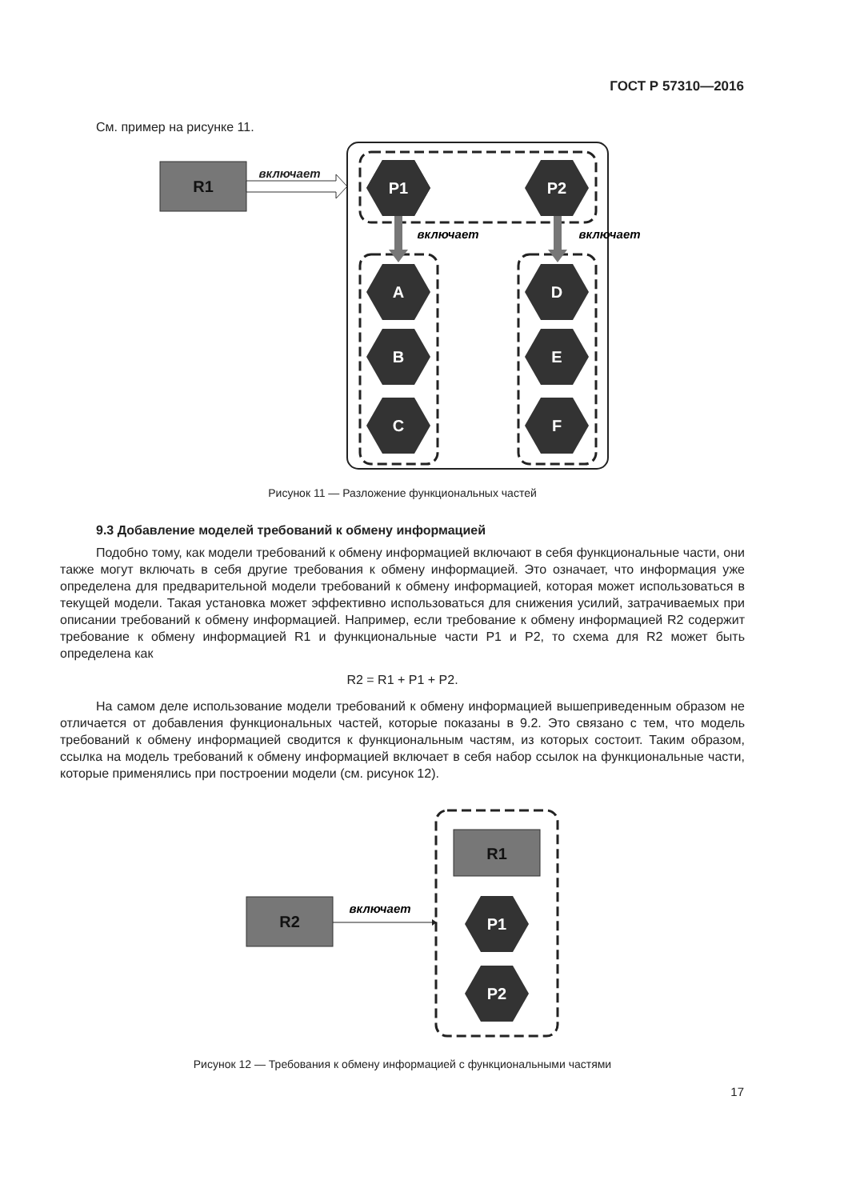ГОСТ Р 57310—2016
См. пример на рисунке 11.
R1
включает
включает
включает
P1
P2
A
B
C
D
E
F
Рисунок 11 — Разложение функциональных частей
9.3 Добавление моделей требований к обмену информацией
Подобно тому, как модели требований к обмену информацией включают в себя функциональные части, они также могут включать в себя другие требования к обмену информацией. Это означает, что информация уже определена для предварительной модели требований к обмену информацией, которая может использоваться в текущей модели. Такая установка может эффективно использоваться для снижения усилий, затрачиваемых при описании требований к обмену информацией. Например, если требование к обмену информацией R2 содержит требование к обмену информацией R1 и функциональные части P1 и P2, то схема для R2 может быть определена как
R2 = R1 + P1 + P2.
На самом деле использование модели требований к обмену информацией вышеприведенным образом не отличается от добавления функциональных частей, которые показаны в 9.2. Это связано с тем, что модель требований к обмену информацией сводится к функциональным частям, из которых состоит. Таким образом, ссылка на модель требований к обмену информацией включает в себя набор ссылок на функциональные части, которые применялись при построении модели (см. рисунок 12).
R1
R2
включает
P1
P2
Рисунок 12 — Требования к обмену информацией с функциональными частями
17